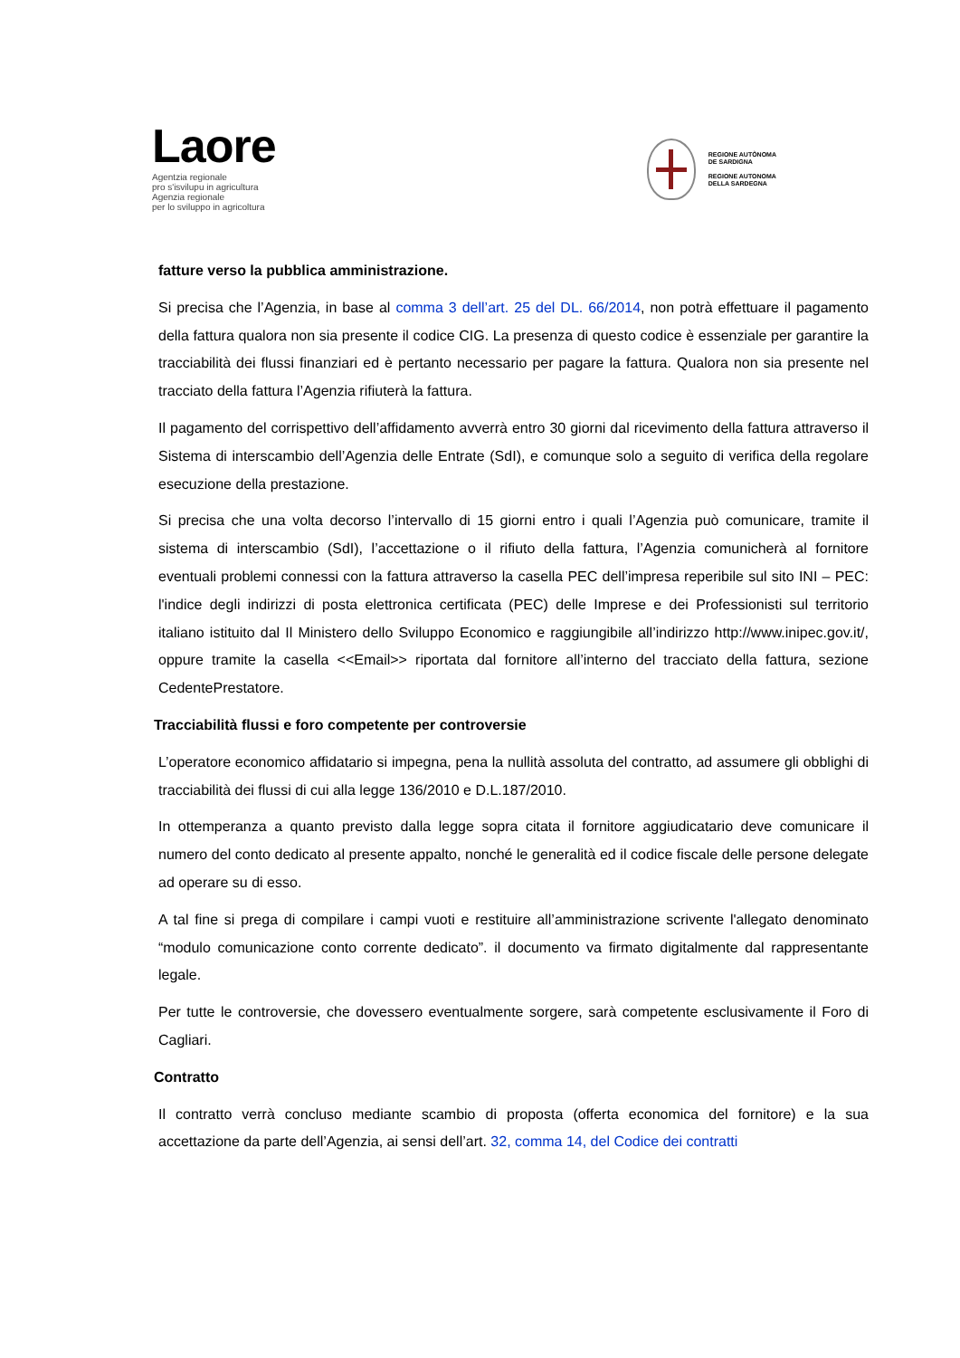Laore
Agentzia regionale
pro s'isvilupu in agricultura
Agenzia regionale
per lo sviluppo in agricoltura
REGIONE AUTÒNOMA
DE SARDIGNA
REGIONE AUTONOMA
DELLA SARDEGNA
fatture verso la pubblica amministrazione.
Si precisa che l’Agenzia, in base al comma 3 dell’art. 25 del DL. 66/2014, non potrà effettuare il pagamento della fattura qualora non sia presente il codice CIG. La presenza di questo codice è essenziale per garantire la tracciabilità dei flussi finanziari ed è pertanto necessario per pagare la fattura. Qualora non sia presente nel tracciato della fattura l’Agenzia rifiuterà la fattura.
Il pagamento del corrispettivo dell’affidamento avverrà entro 30 giorni dal ricevimento della fattura attraverso il Sistema di interscambio dell’Agenzia delle Entrate (SdI), e comunque solo a seguito di verifica della regolare esecuzione della prestazione.
Si precisa che una volta decorso l’intervallo di 15 giorni entro i quali l’Agenzia può comunicare, tramite il sistema di interscambio (SdI), l’accettazione o il rifiuto della fattura, l’Agenzia comunicherà al fornitore eventuali problemi connessi con la fattura attraverso la casella PEC dell’impresa reperibile sul sito INI – PEC: l'indice degli indirizzi di posta elettronica certificata (PEC) delle Imprese e dei Professionisti sul territorio italiano istituito dal Il Ministero dello Sviluppo Economico e raggiungibile all’indirizzo http://www.inipec.gov.it/, oppure tramite la casella <<Email>> riportata dal fornitore all’interno del tracciato della fattura, sezione CedentePrestatore.
Tracciabilità flussi e foro competente per controversie
L’operatore economico affidatario si impegna, pena la nullità assoluta del contratto, ad assumere gli obblighi di tracciabilità dei flussi di cui alla legge 136/2010 e D.L.187/2010.
In ottemperanza a quanto previsto dalla legge sopra citata il fornitore aggiudicatario deve comunicare il numero del conto dedicato al presente appalto, nonché le generalità ed il codice fiscale delle persone delegate ad operare su di esso.
A tal fine si prega di compilare i campi vuoti e restituire all’amministrazione scrivente l'allegato denominato “modulo comunicazione conto corrente dedicato”. il documento va firmato digitalmente dal rappresentante legale.
Per tutte le controversie, che dovessero eventualmente sorgere, sarà competente esclusivamente il Foro di Cagliari.
Contratto
Il contratto verrà concluso mediante scambio di proposta (offerta economica del fornitore) e la sua accettazione da parte dell’Agenzia, ai sensi dell’art. 32, comma 14, del Codice dei contratti